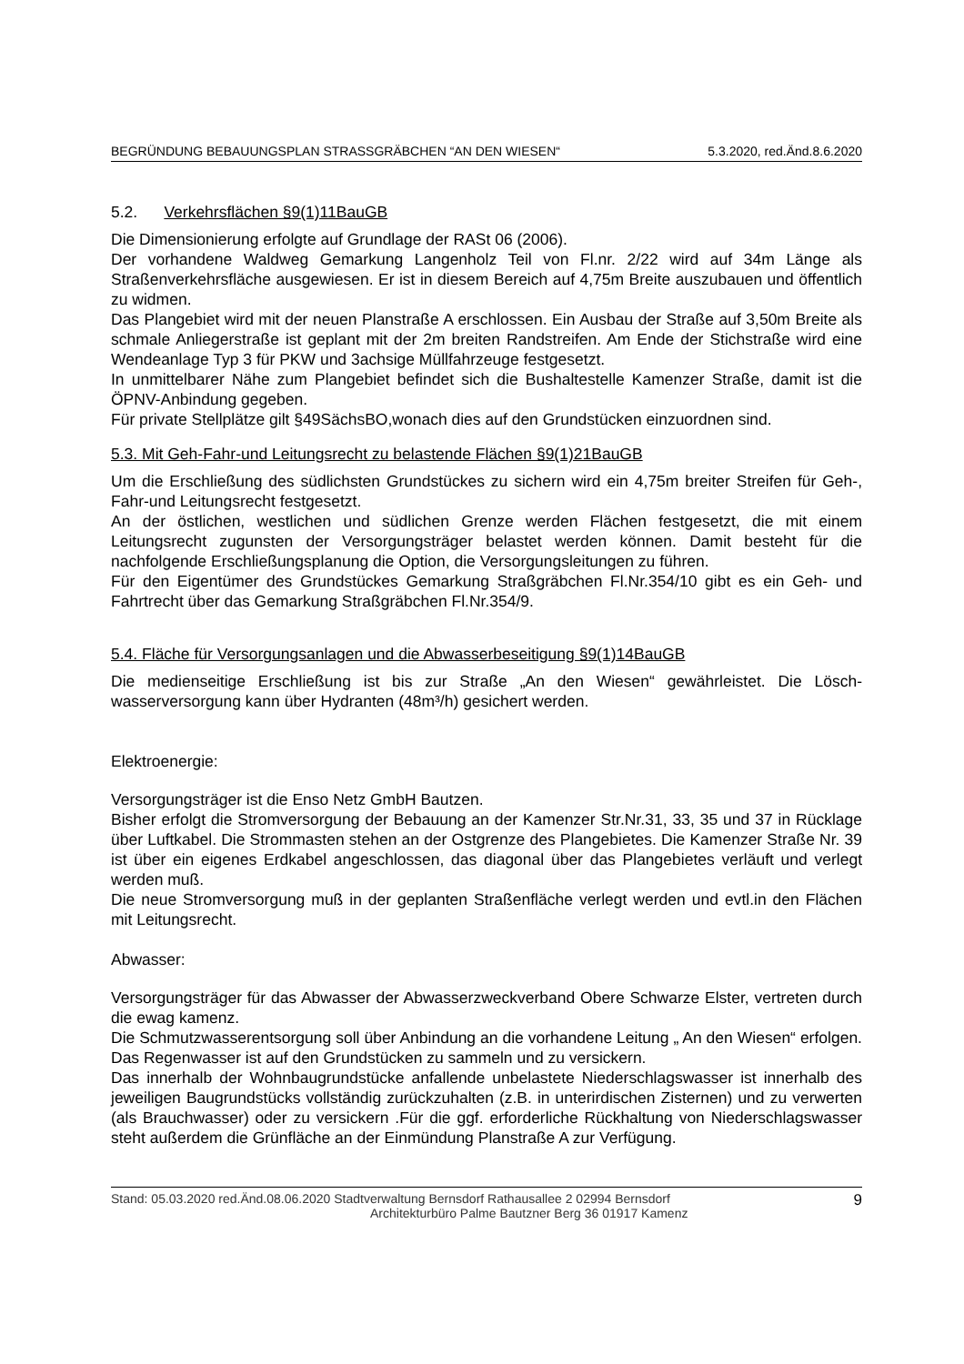BEGRÜNDUNG BEBAUUNGSPLAN STRASSGRÄBCHEN “AN DEN WIESEN“5.3.2020, red.Änd.8.6.2020
5.2. Verkehrsflächen §9(1)11BauGB
Die Dimensionierung erfolgte auf Grundlage der RASt 06 (2006).
Der vorhandene Waldweg Gemarkung Langenholz Teil von Fl.nr. 2/22 wird auf 34m Länge als Straßenverkehrsfläche ausgewiesen. Er ist in diesem Bereich auf 4,75m Breite auszubauen und öffentlich zu widmen.
Das Plangebiet wird mit der neuen Planstraße A erschlossen. Ein Ausbau der Straße auf 3,50m Breite als schmale Anliegerstraße ist geplant mit der 2m breiten Randstreifen. Am Ende der Stichstraße wird eine Wendeanlage Typ 3 für PKW und 3achsige Müllfahrzeuge festgesetzt.
In unmittelbarer Nähe zum Plangebiet befindet sich die Bushaltestelle Kamenzer Straße, damit ist die ÖPNV-Anbindung gegeben.
Für private Stellplätze gilt §49SächsBO,wonach dies auf den Grundstücken einzuordnen sind.
5.3. Mit Geh-Fahr-und Leitungsrecht zu belastende Flächen §9(1)21BauGB
Um die Erschließung des südlichsten Grundstückes zu sichern wird ein 4,75m breiter Streifen für Geh-, Fahr-und Leitungsrecht festgesetzt.
An der östlichen, westlichen und südlichen Grenze werden Flächen festgesetzt, die mit einem Leitungsrecht zugunsten der Versorgungsträger belastet werden können. Damit besteht für die nachfolgende Erschließungsplanung die Option, die Versorgungsleitungen zu führen.
Für den Eigentümer des Grundstückes Gemarkung Straßgräbchen Fl.Nr.354/10 gibt es ein Geh- und Fahrtrecht über das Gemarkung Straßgräbchen Fl.Nr.354/9.
5.4. Fläche für Versorgungsanlagen und die Abwasserbeseitigung §9(1)14BauGB
Die medienseitige Erschließung ist bis zur Straße „An den Wiesen“ gewährleistet. Die Lösch-wasserversorgung kann über Hydranten (48m³/h) gesichert werden.
Elektroenergie:
Versorgungsträger ist die Enso Netz GmbH Bautzen.
Bisher erfolgt die Stromversorgung der Bebauung an der Kamenzer Str.Nr.31, 33, 35 und 37 in Rücklage über Luftkabel. Die Strommasten stehen an der Ostgrenze des Plangebietes. Die Kamenzer Straße Nr. 39 ist über ein eigenes Erdkabel angeschlossen, das diagonal über das Plangebietes verläuft und verlegt werden muß.
Die neue Stromversorgung muß in der geplanten Straßenfläche verlegt werden und evtl.in den Flächen mit Leitungsrecht.
Abwasser:
Versorgungsträger für das Abwasser der Abwasserzweckverband Obere Schwarze Elster, vertreten durch die ewag kamenz.
Die Schmutzwasserentsorgung soll über Anbindung an die vorhandene Leitung „ An den Wiesen“ erfolgen. Das Regenwasser ist auf den Grundstücken zu sammeln und zu versickern.
Das innerhalb der Wohnbaugrundstücke anfallende unbelastete Niederschlagswasser ist innerhalb des jeweiligen Baugrundstücks vollständig zurückzuhalten (z.B. in unterirdischen Zisternen) und zu verwerten (als Brauchwasser) oder zu versickern .Für die ggf. erforderliche Rückhaltung von Niederschlagswasser steht außerdem die Grünfläche an der Einmündung Planstraße A zur Verfügung.
Stand: 05.03.2020 red.Änd.08.06.2020 Stadtverwaltung Bernsdorf Rathausallee 2 02994 Bernsdorf
Architekturbüro Palme Bautzner Berg 36 01917 Kamenz
9